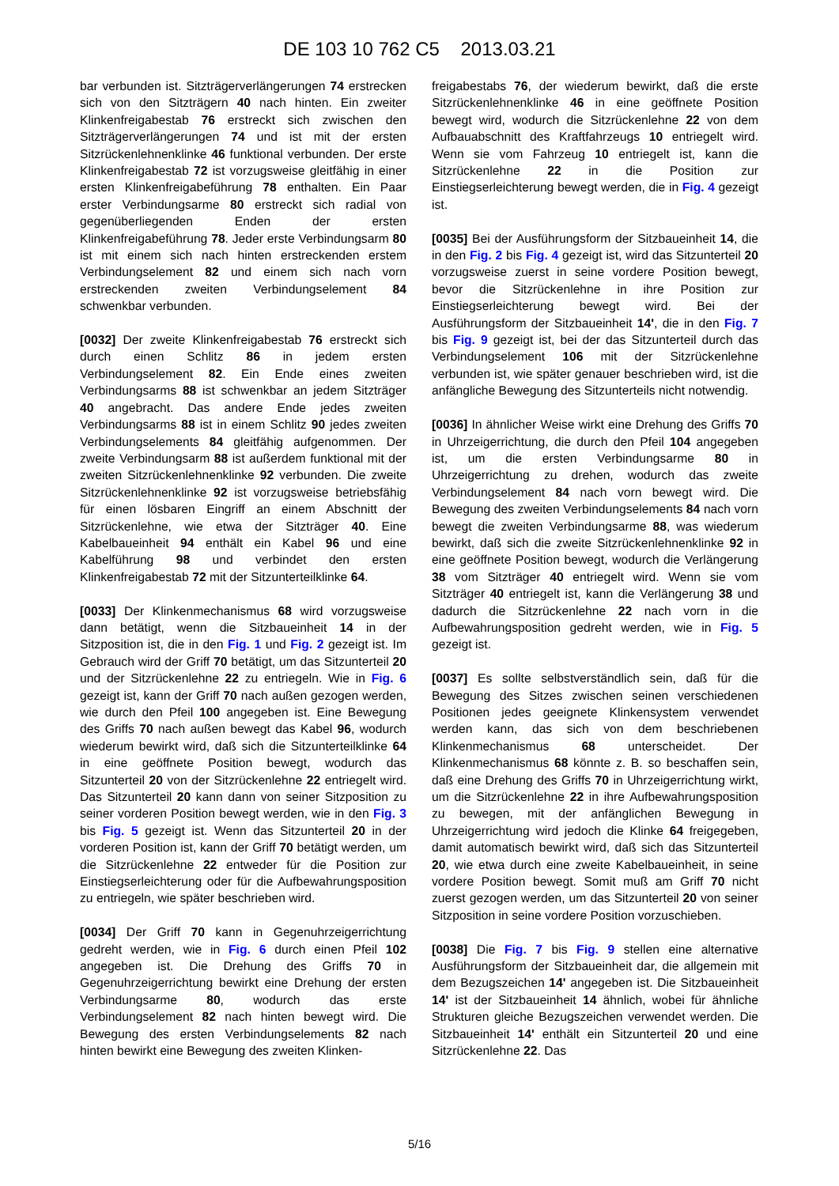DE 103 10 762 C5 2013.03.21
bar verbunden ist. Sitzträgerverlängerungen 74 erstrecken sich von den Sitzträgern 40 nach hinten. Ein zweiter Klinkenfreigabestab 76 erstreckt sich zwischen den Sitzträgerverlängerungen 74 und ist mit der ersten Sitzrückenlehnenklinke 46 funktional verbunden. Der erste Klinkenfreigabestab 72 ist vorzugsweise gleitfähig in einer ersten Klinkenfreigabeführung 78 enthalten. Ein Paar erster Verbindungsarme 80 erstreckt sich radial von gegenüberliegenden Enden der ersten Klinkenfreigabeführung 78. Jeder erste Verbindungsarm 80 ist mit einem sich nach hinten erstreckenden erstem Verbindungselement 82 und einem sich nach vorn erstreckenden zweiten Verbindungselement 84 schwenkbar verbunden.
[0032] Der zweite Klinkenfreigabestab 76 erstreckt sich durch einen Schlitz 86 in jedem ersten Verbindungselement 82. Ein Ende eines zweiten Verbindungsarms 88 ist schwenkbar an jedem Sitzträger 40 angebracht. Das andere Ende jedes zweiten Verbindungsarms 88 ist in einem Schlitz 90 jedes zweiten Verbindungselements 84 gleitfähig aufgenommen. Der zweite Verbindungsarm 88 ist außerdem funktional mit der zweiten Sitzrückenlehnenklinke 92 verbunden. Die zweite Sitzrückenlehnenklinke 92 ist vorzugsweise betriebsfähig für einen lösbaren Eingriff an einem Abschnitt der Sitzrückenlehne, wie etwa der Sitzträger 40. Eine Kabelbaueinheit 94 enthält ein Kabel 96 und eine Kabelführung 98 und verbindet den ersten Klinkenfreigabestab 72 mit der Sitzunterteilklinke 64.
[0033] Der Klinkenmechanismus 68 wird vorzugsweise dann betätigt, wenn die Sitzbaueinheit 14 in der Sitzposition ist, die in den Fig. 1 und Fig. 2 gezeigt ist. Im Gebrauch wird der Griff 70 betätigt, um das Sitzunterteil 20 und der Sitzrückenlehne 22 zu entriegeln. Wie in Fig. 6 gezeigt ist, kann der Griff 70 nach außen gezogen werden, wie durch den Pfeil 100 angegeben ist. Eine Bewegung des Griffs 70 nach außen bewegt das Kabel 96, wodurch wiederum bewirkt wird, daß sich die Sitzunterteilklinke 64 in eine geöffnete Position bewegt, wodurch das Sitzunterteil 20 von der Sitzrückenlehne 22 entriegelt wird. Das Sitzunterteil 20 kann dann von seiner Sitzposition zu seiner vorderen Position bewegt werden, wie in den Fig. 3 bis Fig. 5 gezeigt ist. Wenn das Sitzunterteil 20 in der vorderen Position ist, kann der Griff 70 betätigt werden, um die Sitzrückenlehne 22 entweder für die Position zur Einstiegserleichterung oder für die Aufbewahrungsposition zu entriegeln, wie später beschrieben wird.
[0034] Der Griff 70 kann in Gegenuhrzeigerrichtung gedreht werden, wie in Fig. 6 durch einen Pfeil 102 angegeben ist. Die Drehung des Griffs 70 in Gegenuhrzeigerrichtung bewirkt eine Drehung der ersten Verbindungsarme 80, wodurch das erste Verbindungselement 82 nach hinten bewegt wird. Die Bewegung des ersten Verbindungselements 82 nach hinten bewirkt eine Bewegung des zweiten Klinken-
freigabestabs 76, der wiederum bewirkt, daß die erste Sitzrückenlehnenklinke 46 in eine geöffnete Position bewegt wird, wodurch die Sitzrückenlehne 22 von dem Aufbauabschnitt des Kraftfahrzeugs 10 entriegelt wird. Wenn sie vom Fahrzeug 10 entriegelt ist, kann die Sitzrückenlehne 22 in die Position zur Einstiegserleichterung bewegt werden, die in Fig. 4 gezeigt ist.
[0035] Bei der Ausführungsform der Sitzbaueinheit 14, die in den Fig. 2 bis Fig. 4 gezeigt ist, wird das Sitzunterteil 20 vorzugsweise zuerst in seine vordere Position bewegt, bevor die Sitzrückenlehne in ihre Position zur Einstiegserleichterung bewegt wird. Bei der Ausführungsform der Sitzbaueinheit 14', die in den Fig. 7 bis Fig. 9 gezeigt ist, bei der das Sitzunterteil durch das Verbindungselement 106 mit der Sitzrückenlehne verbunden ist, wie später genauer beschrieben wird, ist die anfängliche Bewegung des Sitzunterteils nicht notwendig.
[0036] In ähnlicher Weise wirkt eine Drehung des Griffs 70 in Uhrzeigerrichtung, die durch den Pfeil 104 angegeben ist, um die ersten Verbindungsarme 80 in Uhrzeigerrichtung zu drehen, wodurch das zweite Verbindungselement 84 nach vorn bewegt wird. Die Bewegung des zweiten Verbindungselements 84 nach vorn bewegt die zweiten Verbindungsarme 88, was wiederum bewirkt, daß sich die zweite Sitzrückenlehnenklinke 92 in eine geöffnete Position bewegt, wodurch die Verlängerung 38 vom Sitzträger 40 entriegelt wird. Wenn sie vom Sitzträger 40 entriegelt ist, kann die Verlängerung 38 und dadurch die Sitzrückenlehne 22 nach vorn in die Aufbewahrungsposition gedreht werden, wie in Fig. 5 gezeigt ist.
[0037] Es sollte selbstverständlich sein, daß für die Bewegung des Sitzes zwischen seinen verschiedenen Positionen jedes geeignete Klinkensystem verwendet werden kann, das sich von dem beschriebenen Klinkenmechanismus 68 unterscheidet. Der Klinkenmechanismus 68 könnte z. B. so beschaffen sein, daß eine Drehung des Griffs 70 in Uhrzeigerrichtung wirkt, um die Sitzrückenlehne 22 in ihre Aufbewahrungsposition zu bewegen, mit der anfänglichen Bewegung in Uhrzeigerrichtung wird jedoch die Klinke 64 freigegeben, damit automatisch bewirkt wird, daß sich das Sitzunterteil 20, wie etwa durch eine zweite Kabelbaueinheit, in seine vordere Position bewegt. Somit muß am Griff 70 nicht zuerst gezogen werden, um das Sitzunterteil 20 von seiner Sitzposition in seine vordere Position vorzuschieben.
[0038] Die Fig. 7 bis Fig. 9 stellen eine alternative Ausführungsform der Sitzbaueinheit dar, die allgemein mit dem Bezugszeichen 14' angegeben ist. Die Sitzbaueinheit 14' ist der Sitzbaueinheit 14 ähnlich, wobei für ähnliche Strukturen gleiche Bezugszeichen verwendet werden. Die Sitzbaueinheit 14' enthält ein Sitzunterteil 20 und eine Sitzrückenlehne 22. Das
5/16